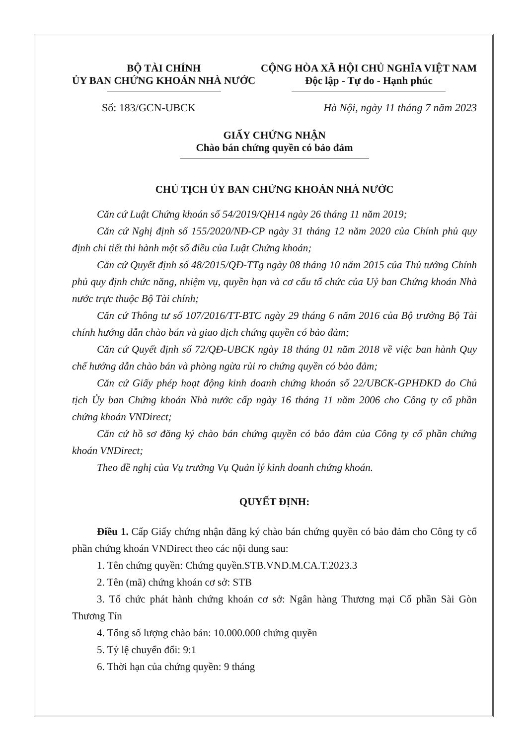BỘ TÀI CHÍNH
ỦY BAN CHỨNG KHOÁN NHÀ NƯỚC
CỘNG HÒA XÃ HỘI CHỦ NGHĨA VIỆT NAM
Độc lập - Tự do - Hạnh phúc
Số: 183/GCN-UBCK Hà Nội, ngày 11 tháng 7 năm 2023
GIẤY CHỨNG NHẬN
Chào bán chứng quyền có bảo đảm
CHỦ TỊCH ỦY BAN CHỨNG KHOÁN NHÀ NƯỚC
Căn cứ Luật Chứng khoán số 54/2019/QH14 ngày 26 tháng 11 năm 2019;
Căn cứ Nghị định số 155/2020/NĐ-CP ngày 31 tháng 12 năm 2020 của Chính phủ quy định chi tiết thi hành một số điều của Luật Chứng khoán;
Căn cứ Quyết định số 48/2015/QĐ-TTg ngày 08 tháng 10 năm 2015 của Thủ tướng Chính phủ quy định chức năng, nhiệm vụ, quyền hạn và cơ cấu tổ chức của Uỷ ban Chứng khoán Nhà nước trực thuộc Bộ Tài chính;
Căn cứ Thông tư số 107/2016/TT-BTC ngày 29 tháng 6 năm 2016 của Bộ trưởng Bộ Tài chính hướng dẫn chào bán và giao dịch chứng quyền có bảo đảm;
Căn cứ Quyết định số 72/QĐ-UBCK ngày 18 tháng 01 năm 2018 về việc ban hành Quy chế hướng dẫn chào bán và phòng ngừa rủi ro chứng quyền có bảo đảm;
Căn cứ Giấy phép hoạt động kinh doanh chứng khoán số 22/UBCK-GPHĐKD do Chủ tịch Ủy ban Chứng khoán Nhà nước cấp ngày 16 tháng 11 năm 2006 cho Công ty cổ phần chứng khoán VNDirect;
Căn cứ hồ sơ đăng ký chào bán chứng quyền có bảo đảm của Công ty cổ phần chứng khoán VNDirect;
Theo đề nghị của Vụ trưởng Vụ Quản lý kinh doanh chứng khoán.
QUYẾT ĐỊNH:
Điều 1. Cấp Giấy chứng nhận đăng ký chào bán chứng quyền có bảo đảm cho Công ty cổ phần chứng khoán VNDirect theo các nội dung sau:
1. Tên chứng quyền: Chứng quyền.STB.VND.M.CA.T.2023.3
2. Tên (mã) chứng khoán cơ sở: STB
3. Tổ chức phát hành chứng khoán cơ sở: Ngân hàng Thương mại Cổ phần Sài Gòn Thương Tín
4. Tổng số lượng chào bán: 10.000.000 chứng quyền
5. Tỷ lệ chuyển đổi: 9:1
6. Thời hạn của chứng quyền: 9 tháng